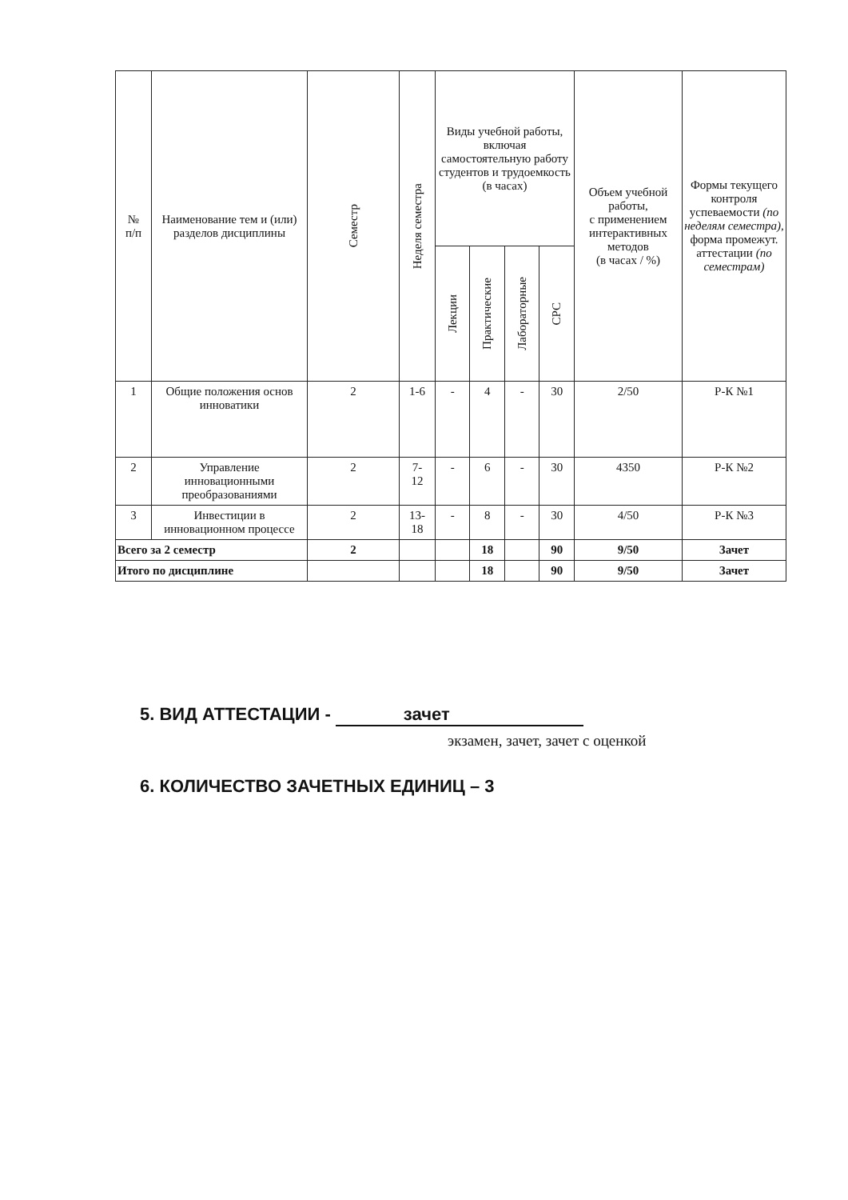| № п/п | Наименование тем и (или) разделов дисциплины | Семестр | Неделя семестра | Виды учебной работы, включая самостоятельную работу студентов и трудоемкость (в часах) | | | | Объем учебной работы, с применением интерактивных методов (в часах / %) | Формы текущего контроля успеваемости (по неделям семестра), форма промежут. аттестации (по семестрам) |
| --- | --- | --- | --- | --- | --- | --- | --- | --- | --- |
| | | | | Лекции | Практические | Лабораторные | СРС | | |
| 1 | Общие положения основ инноватики | 2 | 1-6 | - | 4 | - | 30 | 2/50 | Р-К №1 |
| 2 | Управление инновационными преобразованиями | 2 | 7- 12 | - | 6 | - | 30 | 4350 | Р-К №2 |
| 3 | Инвестиции в инновационном процессе | 2 | 13- 18 | - | 8 | - | 30 | 4/50 | Р-К №3 |
| Всего за 2 семестр | | 2 | | | 18 | | 90 | 9/50 | Зачет |
| Итого по дисциплине | | | | | 18 | | 90 | 9/50 | Зачет |
5. ВИД АТТЕСТАЦИИ - зачет
экзамен, зачет, зачет с оценкой
6. КОЛИЧЕСТВО ЗАЧЕТНЫХ ЕДИНИЦ – 3